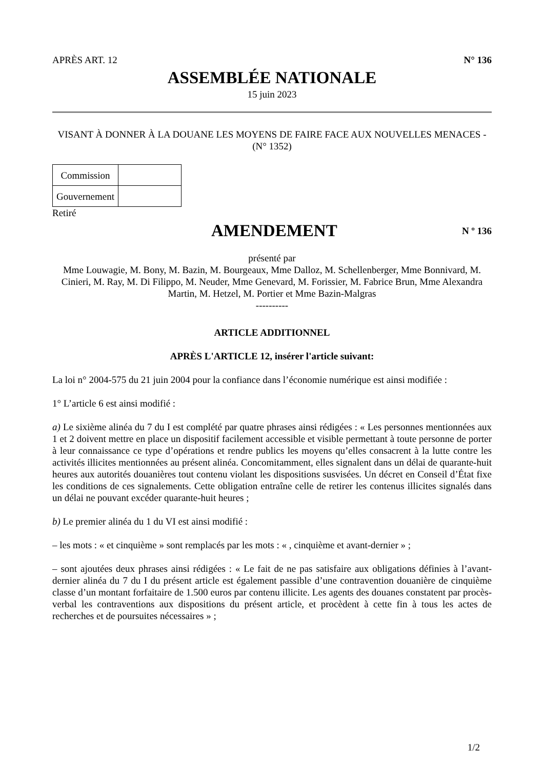APRÈS ART. 12 N° 136
ASSEMBLÉE NATIONALE
15 juin 2023
VISANT À DONNER À LA DOUANE LES MOYENS DE FAIRE FACE AUX NOUVELLES MENACES - (N° 1352)
| Commission | |
| Gouvernement | |
Retiré
AMENDEMENT
N º 136
présenté par
Mme Louwagie, M. Bony, M. Bazin, M. Bourgeaux, Mme Dalloz, M. Schellenberger, Mme Bonnivard, M. Cinieri, M. Ray, M. Di Filippo, M. Neuder, Mme Genevard, M. Forissier, M. Fabrice Brun, Mme Alexandra Martin, M. Hetzel, M. Portier et Mme Bazin-Malgras
----------
ARTICLE ADDITIONNEL
APRÈS L'ARTICLE 12, insérer l'article suivant:
La loi n° 2004-575 du 21 juin 2004 pour la confiance dans l’économie numérique est ainsi modifiée :
1° L’article 6 est ainsi modifié :
a) Le sixième alinéa du 7 du I est complété par quatre phrases ainsi rédigées : « Les personnes mentionnées aux 1 et 2 doivent mettre en place un dispositif facilement accessible et visible permettant à toute personne de porter à leur connaissance ce type d’opérations et rendre publics les moyens qu’elles consacrent à la lutte contre les activités illicites mentionnées au présent alinéa. Concomitamment, elles signalent dans un délai de quarante-huit heures aux autorités douanières tout contenu violant les dispositions susvisées. Un décret en Conseil d’État fixe les conditions de ces signalements. Cette obligation entraîne celle de retirer les contenus illicites signalés dans un délai ne pouvant excéder quarante-huit heures ;
b) Le premier alinéa du 1 du VI est ainsi modifié :
– les mots : « et cinquième » sont remplacés par les mots : « , cinquième et avant-dernier » ;
– sont ajoutées deux phrases ainsi rédigées : « Le fait de ne pas satisfaire aux obligations définies à l’avant-dernier alinéa du 7 du I du présent article est également passible d’une contravention douanière de cinquième classe d’un montant forfaitaire de 1.500 euros par contenu illicite. Les agents des douanes constatent par procès-verbal les contraventions aux dispositions du présent article, et procèdent à cette fin à tous les actes de recherches et de poursuites nécessaires » ;
1/2